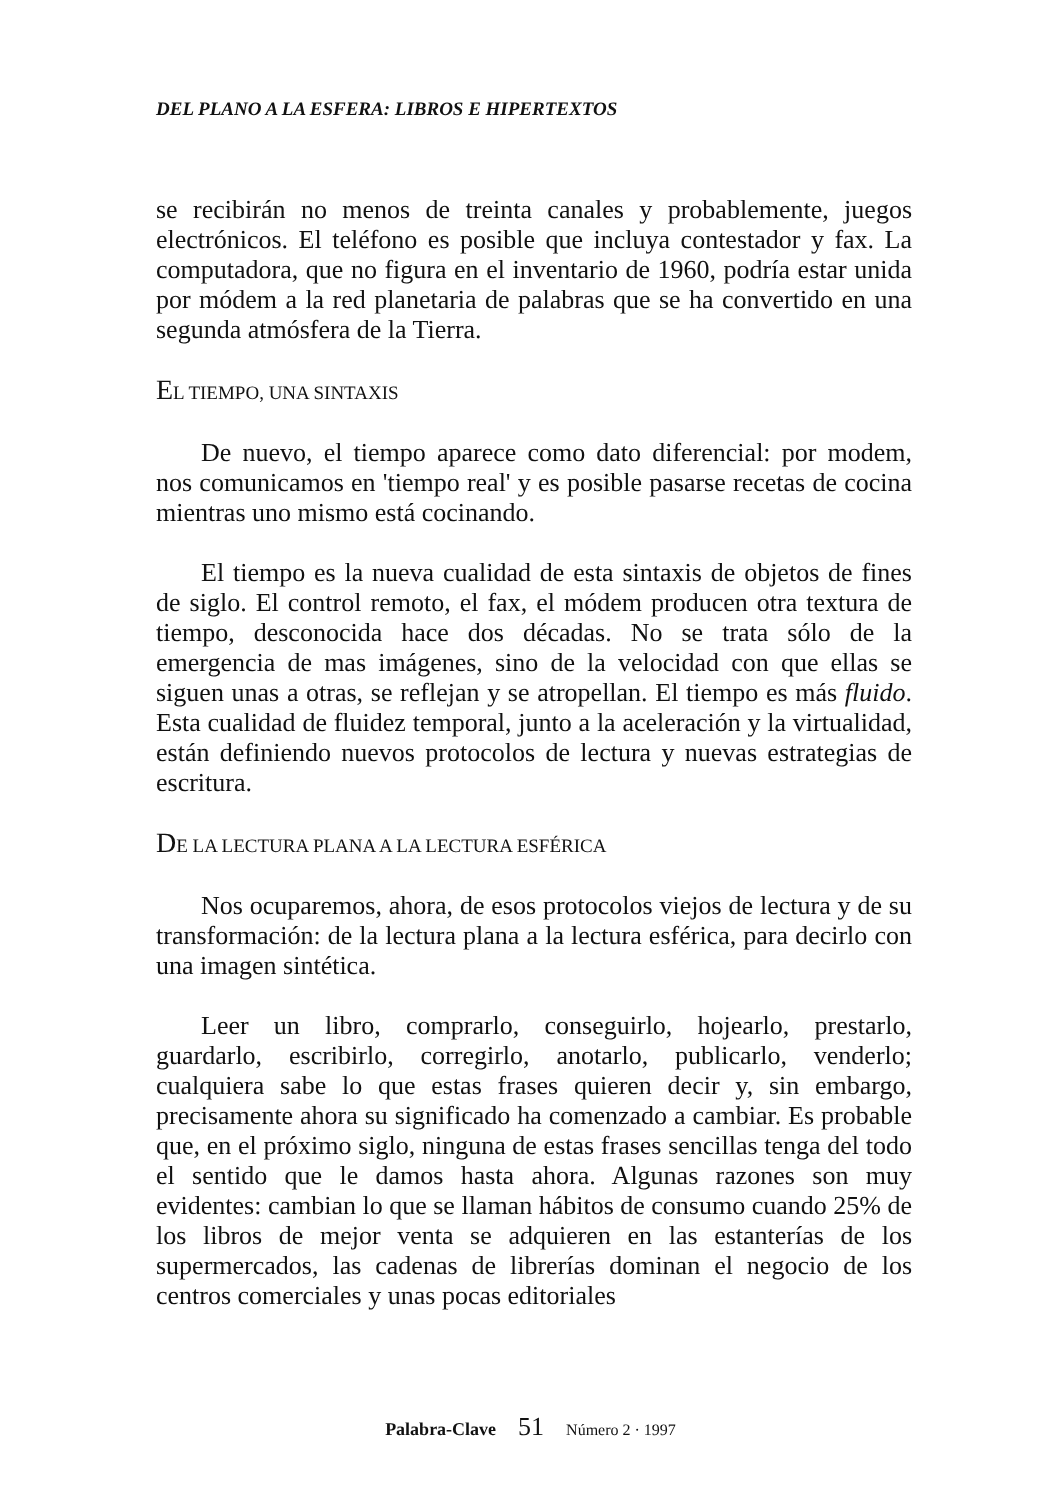DEL PLANO A LA ESFERA: LIBROS E HIPERTEXTOS
se recibirán no menos de treinta canales y probablemente, juegos electrónicos. El teléfono es posible que incluya contestador y fax. La computadora, que no figura en el inventario de 1960, podría estar unida por módem a la red planetaria de palabras que se ha convertido en una segunda atmósfera de la Tierra.
EL TIEMPO, UNA SINTAXIS
De nuevo, el tiempo aparece como dato diferencial: por modem, nos comunicamos en 'tiempo real' y es posible pasarse recetas de cocina mientras uno mismo está cocinando.
El tiempo es la nueva cualidad de esta sintaxis de objetos de fines de siglo. El control remoto, el fax, el módem producen otra textura de tiempo, desconocida hace dos décadas. No se trata sólo de la emergencia de mas imágenes, sino de la velocidad con que ellas se siguen unas a otras, se reflejan y se atropellan. El tiempo es más fluido. Esta cualidad de fluidez temporal, junto a la aceleración y la virtualidad, están definiendo nuevos protocolos de lectura y nuevas estrategias de escritura.
DE LA LECTURA PLANA A LA LECTURA ESFÉRICA
Nos ocuparemos, ahora, de esos protocolos viejos de lectura y de su transformación: de la lectura plana a la lectura esférica, para decirlo con una imagen sintética.
Leer un libro, comprarlo, conseguirlo, hojearlo, prestarlo, guardarlo, escribirlo, corregirlo, anotarlo, publicarlo, venderlo; cualquiera sabe lo que estas frases quieren decir y, sin embargo, precisamente ahora su significado ha comenzado a cambiar. Es probable que, en el próximo siglo, ninguna de estas frases sencillas tenga del todo el sentido que le damos hasta ahora. Algunas razones son muy evidentes: cambian lo que se llaman hábitos de consumo cuando 25% de los libros de mejor venta se adquieren en las estanterías de los supermercados, las cadenas de librerías dominan el negocio de los centros comerciales y unas pocas editoriales
Palabra-Clave 51 Número 2 · 1997